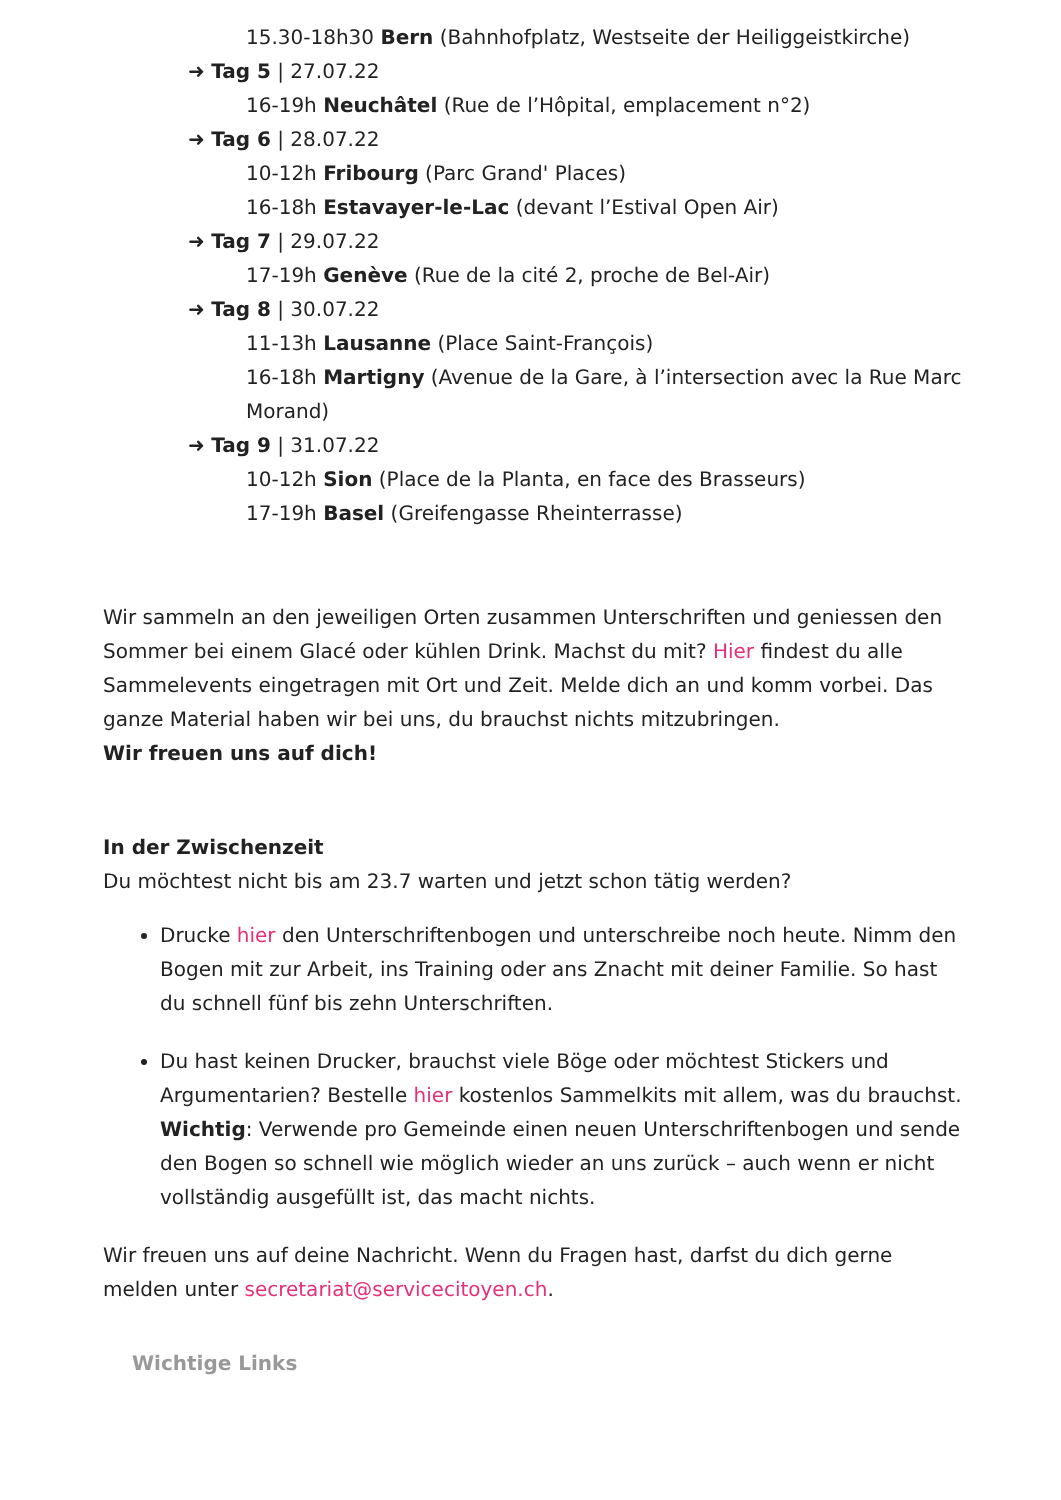15.30-18h30 Bern (Bahnhofplatz, Westseite der Heiliggeistkirche)
➜ Tag 5 | 27.07.22
16-19h Neuchâtel (Rue de l’Hôpital, emplacement n°2)
➜ Tag 6 | 28.07.22
10-12h Fribourg (Parc Grand' Places)
16-18h Estavayer-le-Lac (devant l’Estival Open Air)
➜ Tag 7 | 29.07.22
17-19h Genève (Rue de la cité 2, proche de Bel-Air)
➜ Tag 8 | 30.07.22
11-13h Lausanne (Place Saint-François)
16-18h Martigny (Avenue de la Gare, à l’intersection avec la Rue Marc Morand)
➜ Tag 9 | 31.07.22
10-12h Sion (Place de la Planta, en face des Brasseurs)
17-19h Basel (Greifengasse Rheinterrasse)
Wir sammeln an den jeweiligen Orten zusammen Unterschriften und geniessen den Sommer bei einem Glacé oder kühlen Drink. Machst du mit? Hier findest du alle Sammelevents eingetragen mit Ort und Zeit. Melde dich an und komm vorbei. Das ganze Material haben wir bei uns, du brauchst nichts mitzubringen.
Wir freuen uns auf dich!
In der Zwischenzeit
Du möchtest nicht bis am 23.7 warten und jetzt schon tätig werden?
Drucke hier den Unterschriftenbogen und unterschreibe noch heute. Nimm den Bogen mit zur Arbeit, ins Training oder ans Znacht mit deiner Familie. So hast du schnell fünf bis zehn Unterschriften.
Du hast keinen Drucker, brauchst viele Böge oder möchtest Stickers und Argumentarien? Bestelle hier kostenlos Sammelkits mit allem, was du brauchst. Wichtig: Verwende pro Gemeinde einen neuen Unterschriftenbogen und sende den Bogen so schnell wie möglich wieder an uns zurück – auch wenn er nicht vollständig ausgefüllt ist, das macht nichts.
Wir freuen uns auf deine Nachricht. Wenn du Fragen hast, darfst du dich gerne melden unter secretariat@servicecitoyen.ch.
Wichtige Links